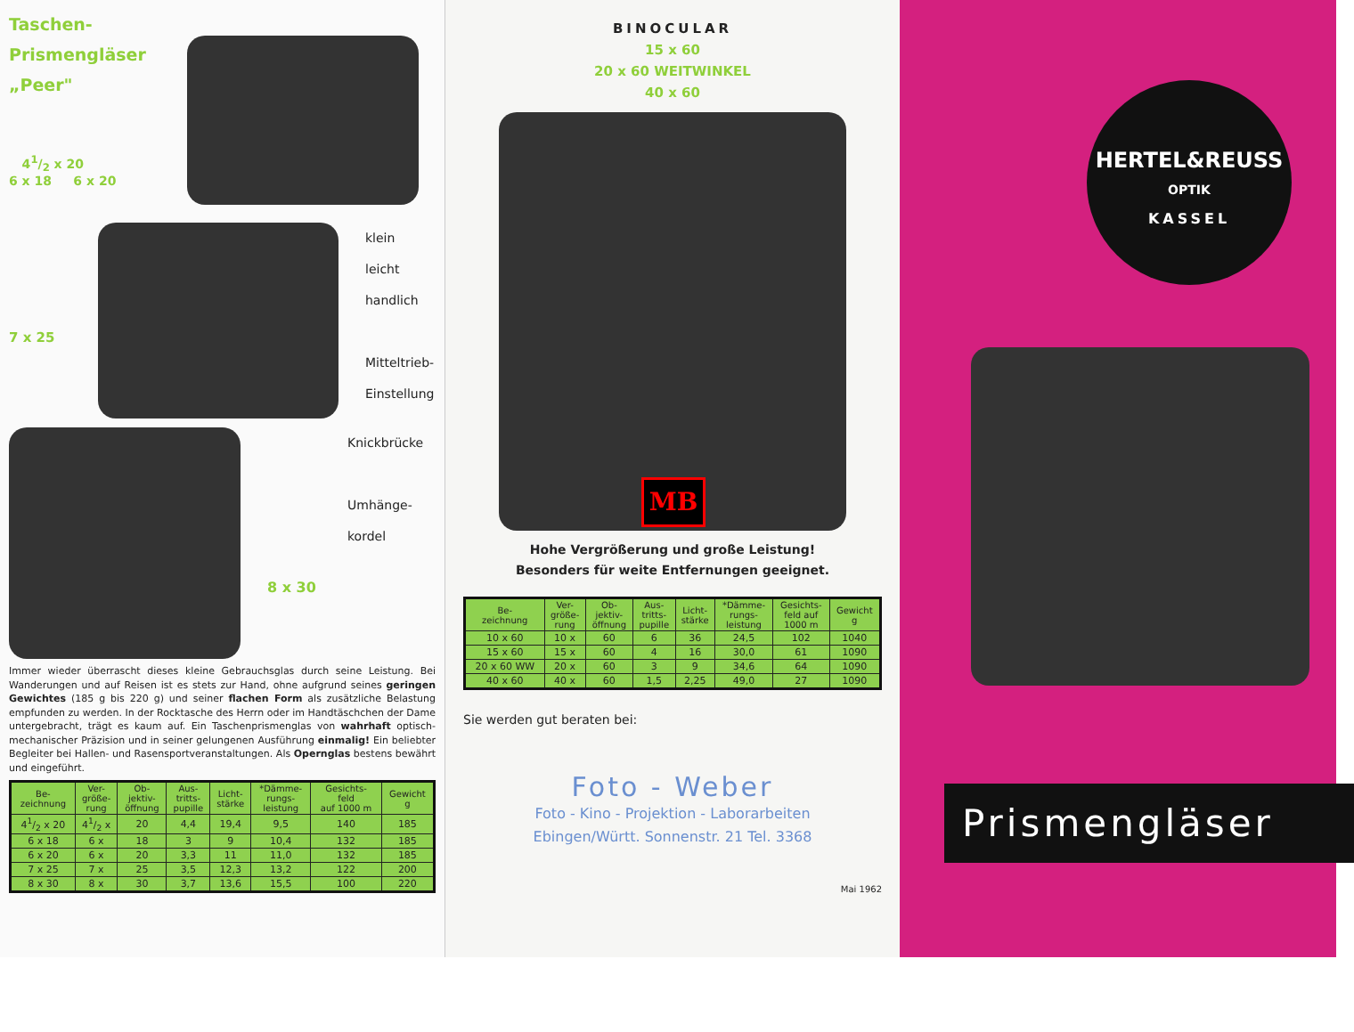Taschen-
Prismengläser
„Peer"
41/2 x 20
6 x 18 6 x 20
7 x 25
klein
leicht
handlich
Mitteltrieb-
Einstellung
Knickbrücke
Umhänge-
kordel
8 x 30
Immer wieder überrascht dieses kleine Gebrauchsglas durch seine Leistung. Bei Wanderungen und auf Reisen ist es stets zur Hand, ohne aufgrund seines geringen Gewichtes (185 g bis 220 g) und seiner flachen Form als zusätzliche Belastung empfunden zu werden. In der Rocktasche des Herrn oder im Handtäschchen der Dame untergebracht, trägt es kaum auf. Ein Taschenprismenglas von wahrhaft optisch-mechanischer Präzision und in seiner gelungenen Ausführung einmalig! Ein beliebter Begleiter bei Hallen- und Rasensportveranstaltungen. Als Opernglas bestens bewährt und eingeführt.
| Be- zeichnung | Ver- größe- rung | Ob- jektiv- öffnung | Aus- tritts- pupille | Licht- stärke | *Dämme- rungs- leistung | Gesichts- feld auf 1000 m | Gewicht g |
| --- | --- | --- | --- | --- | --- | --- | --- |
| 41/2 x 20 | 41/2 x | 20 | 4,4 | 19,4 | 9,5 | 140 | 185 |
| 6 x 18 | 6 x | 18 | 3 | 9 | 10,4 | 132 | 185 |
| 6 x 20 | 6 x | 20 | 3,3 | 11 | 11,0 | 132 | 185 |
| 7 x 25 | 7 x | 25 | 3,5 | 12,3 | 13,2 | 122 | 200 |
| 8 x 30 | 8 x | 30 | 3,7 | 13,6 | 15,5 | 100 | 220 |
BINOCULAR
15 x 60
20 x 60 WEITWINKEL
40 x 60
MB
Hohe Vergrößerung und große Leistung!
Besonders für weite Entfernungen geeignet.
| Be- zeichnung | Ver- größe- rung | Ob- jektiv- öffnung | Aus- tritts- pupille | Licht- stärke | *Dämme- rungs- leistung | Gesichts- feld auf 1000 m | Gewicht g |
| --- | --- | --- | --- | --- | --- | --- | --- |
| 10 x 60 | 10 x | 60 | 6 | 36 | 24,5 | 102 | 1040 |
| 15 x 60 | 15 x | 60 | 4 | 16 | 30,0 | 61 | 1090 |
| 20 x 60 WW | 20 x | 60 | 3 | 9 | 34,6 | 64 | 1090 |
| 40 x 60 | 40 x | 60 | 1,5 | 2,25 | 49,0 | 27 | 1090 |
Sie werden gut beraten bei:
Foto - Weber
Foto - Kino - Projektion - Laborarbeiten
Ebingen/Württ. Sonnenstr. 21 Tel. 3368
Mai 1962
HERTEL&REUSS
OPTIK
KASSEL
Prismengläser